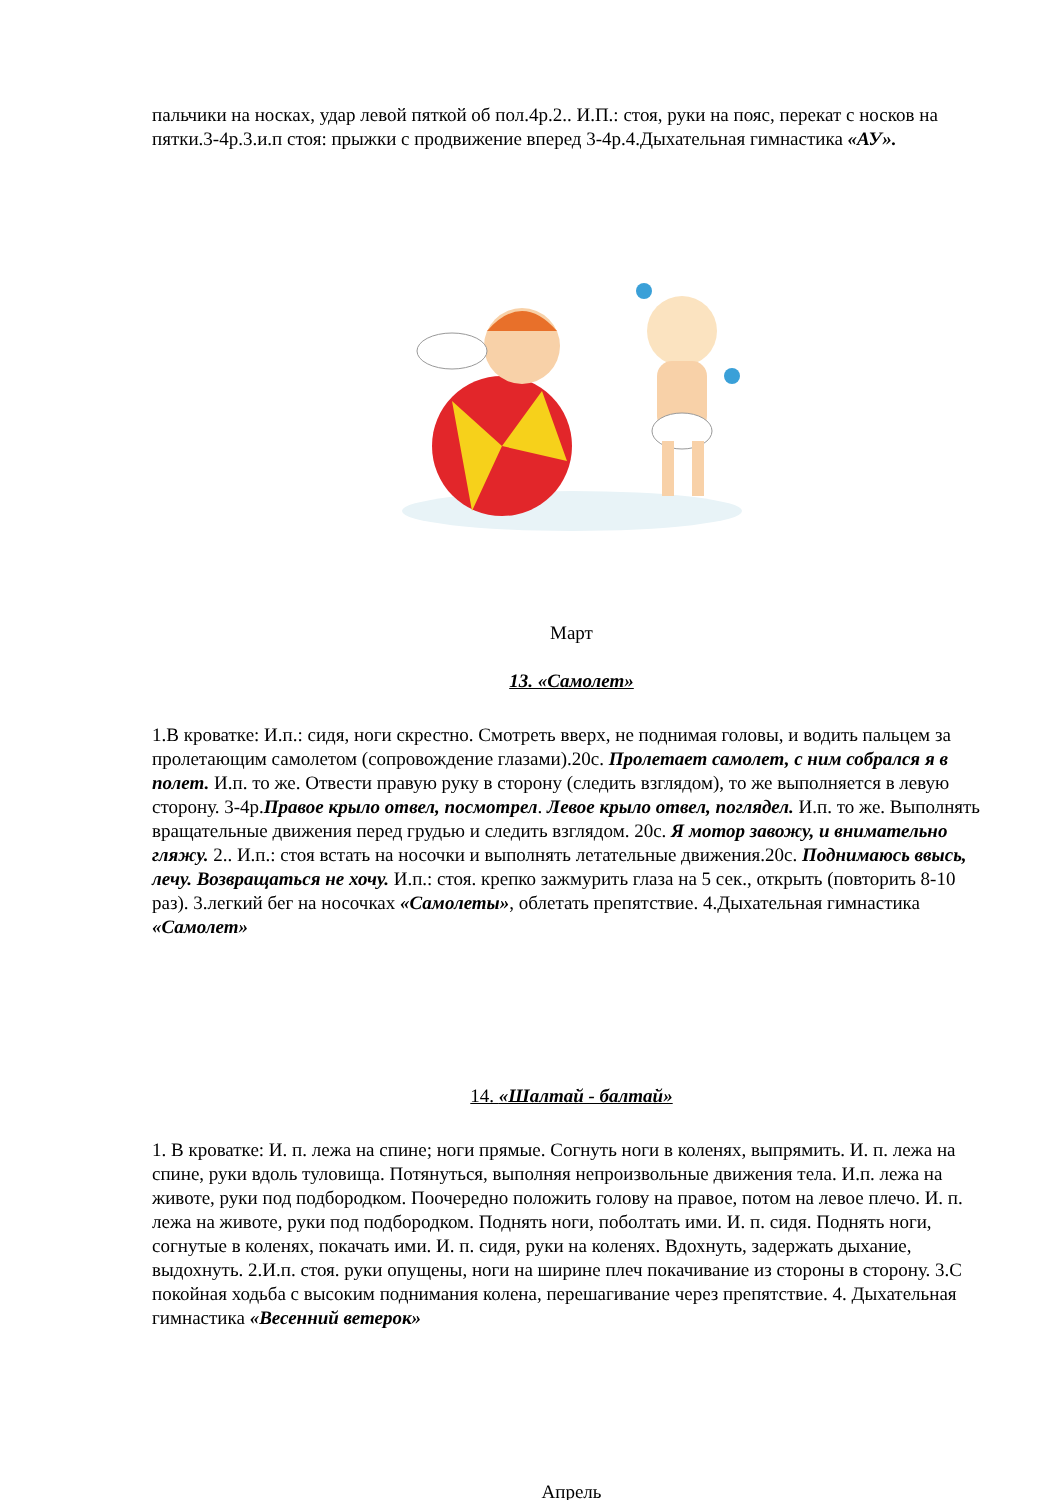пальчики на носках, удар левой пяткой об пол.4р.2.. И.П.: стоя, руки на пояс, перекат с носков на пятки.3-4р.3.и.п стоя: прыжки с продвижение вперед 3-4р.4.Дыхательная гимнастика «АУ».
Март
13. «Самолет»
1.В кроватке: И.п.: сидя, ноги скрестно. Смотреть вверх, не поднимая головы, и водить пальцем за пролетающим самолетом (сопровождение глазами).20с. Пролетает самолет, с ним собрался я в полет. И.п. то же. Отвести правую руку в сторону (следить взглядом), то же выполняется в левую сторону. 3-4р.Правое крыло отвел, посмотрел. Левое крыло отвел, поглядел. И.п. то же. Выполнять вращательные движения перед грудью и следить взглядом. 20с. Я мотор завожу, и внимательно гляжу. 2.. И.п.: стоя встать на носочки и выполнять летательные движения.20с. Поднимаюсь ввысь, лечу. Возвращаться не хочу. И.п.: стоя. крепко зажмурить глаза на 5 сек., открыть (повторить 8-10 раз). 3.легкий бег на носочках «Самолеты», облетать препятствие. 4.Дыхательная гимнастика «Самолет»
14. «Шалтай - балтай»
1. В кроватке: И. п. лежа на спине; ноги прямые. Согнуть ноги в коленях, выпрямить. И. п. лежа на спине, руки вдоль туловища. Потянуться, выполняя непроизвольные движения тела. И.п. лежа на животе, руки под подбородком. Поочередно положить голову на правое, потом на левое плечо. И. п. лежа на животе, руки под подбородком. Поднять ноги, поболтать ими. И. п. сидя. Поднять ноги, согнутые в коленях, покачать ими. И. п. сидя, руки на коленях. Вдохнуть, задержать дыхание, выдохнуть. 2.И.п. стоя. руки опущены, ноги на ширине плеч покачивание из стороны в сторону. 3.С покойная ходьба с высоким поднимания колена, перешагивание через препятствие. 4. Дыхательная гимнастика «Весенний ветерок»
Апрель